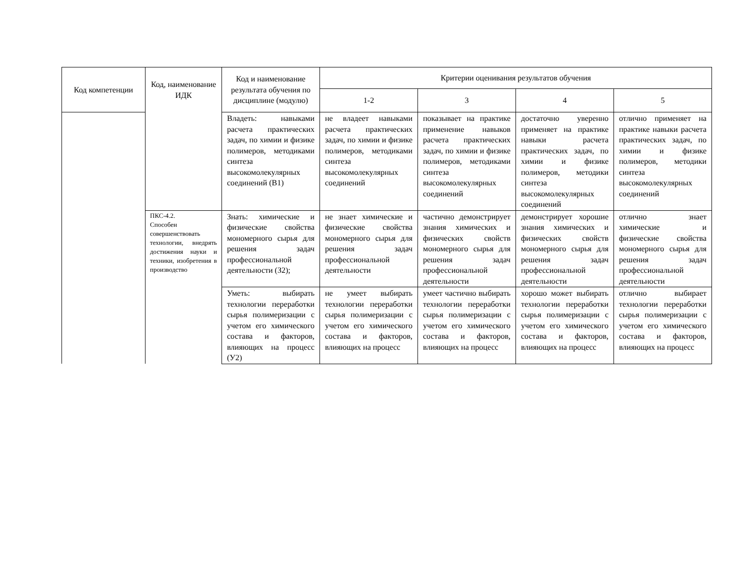| Код компетенции | Код, наименование ИДК | Код и наименование результата обучения по дисциплине (модулю) | Критерии оценивания результатов обучения | | | |
| --- | --- | --- | --- | --- | --- | --- |
| | | | 1-2 | 3 | 4 | 5 |
| | | Владеть: навыками расчета практических задач, по химии и физике полимеров, методиками синтеза высокомолекулярных соединений (В1) | не владеет навыками расчета практических задач, по химии и физике полимеров, методиками синтеза высокомолекулярных соединений | показывает на практике применение навыков расчета практических задач, по химии и физике полимеров, методиками синтеза высокомолекулярных соединений | достаточно уверенно применяет на практике навыки расчета практических задач, по химии и физике полимеров, методики синтеза высокомолекулярных соединений | отлично применяет на практике навыки расчета практических задач, по химии и физике полимеров, методики синтеза высокомолекулярных соединений |
| | ПКС-4.2. Способен совершенствовать технологии, внедрять достижения науки и техники, изобретения в производство | Знать: химические и физические свойства мономерного сырья для решения задач профессиональной деятельности (З2); | не знает химические и физические свойства мономерного сырья для решения задач профессиональной деятельности | частично демонстрирует знания химических и физических свойств мономерного сырья для решения задач профессиональной деятельности | демонстрирует хорошие знания химических и физических свойств мономерного сырья для решения задач профессиональной деятельности | отлично знает химические и физические свойства мономерного сырья для решения задач профессиональной деятельности |
| | | Уметь: выбирать технологии переработки сырья полимеризации с учетом его химического состава и факторов, влияющих на процесс (У2) | не умеет выбирать технологии переработки сырья полимеризации с учетом его химического состава и факторов, влияющих на процесс | умеет частично выбирать технологии переработки сырья полимеризации с учетом его химического состава и факторов, влияющих на процесс | хорошо может выбирать технологии переработки сырья полимеризации с учетом его химического состава и факторов, влияющих на процесс | отлично выбирает технологии переработки сырья полимеризации с учетом его химического состава и факторов, влияющих на процесс |